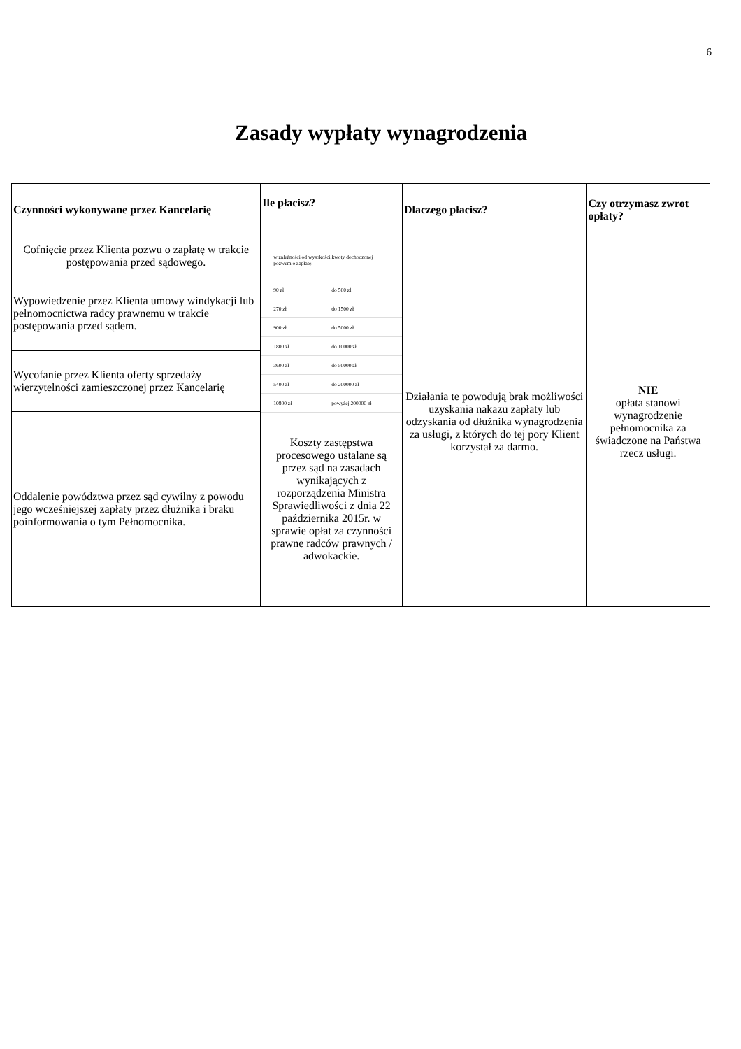6
Zasady wypłaty wynagrodzenia
| Czynności wykonywane przez Kancelarię | Ile płacisz? | Dlaczego płacisz? | Czy otrzymasz zwrot opłaty? |
| --- | --- | --- | --- |
| Cofnięcie przez Klienta pozwu o zapłatę w trakcie postępowania przed sądowego. | / w zależności od wysokości kwoty dochodzonej pozwem o zapłatę: / / / 90 zł / do 500 zł / / 270 zł / do 1500 zł / / 900 zł / do 5000 zł / / 1800 zł / do 10000 zł / / 3600 zł / do 50000 zł / / 5400 zł / do 200000 zł / / 10800 zł / powyżej 200000 zł / Koszty zastępstwa procesowego ustalane są przez sąd na zasadach wynikających z rozporządzenia Ministra Sprawiedliwości z dnia 22 października 2015r. w sprawie opłat za czynności prawne radców prawnych / adwokackie. | Działania te powodują brak możliwości uzyskania nakazu zapłaty lub odzyskania od dłużnika wynagrodzenia za usługi, z których do tej pory Klient korzystał za darmo. | NIE opłata stanowi wynagrodzenie pełnomocnika za świadczone na Państwa rzecz usługi. |
| Wypowiedzenie przez Klienta umowy windykacji lub pełnomocnictwa radcy prawnemu w trakcie postępowania przed sądem. | | | |
| Wycofanie przez Klienta oferty sprzedaży wierzytelności zamieszczonej przez Kancelarię | | | |
| Oddalenie powództwa przez sąd cywilny z powodu jego wcześniejszej zapłaty przez dłużnika i braku poinformowania o tym Pełnomocnika. | | | |